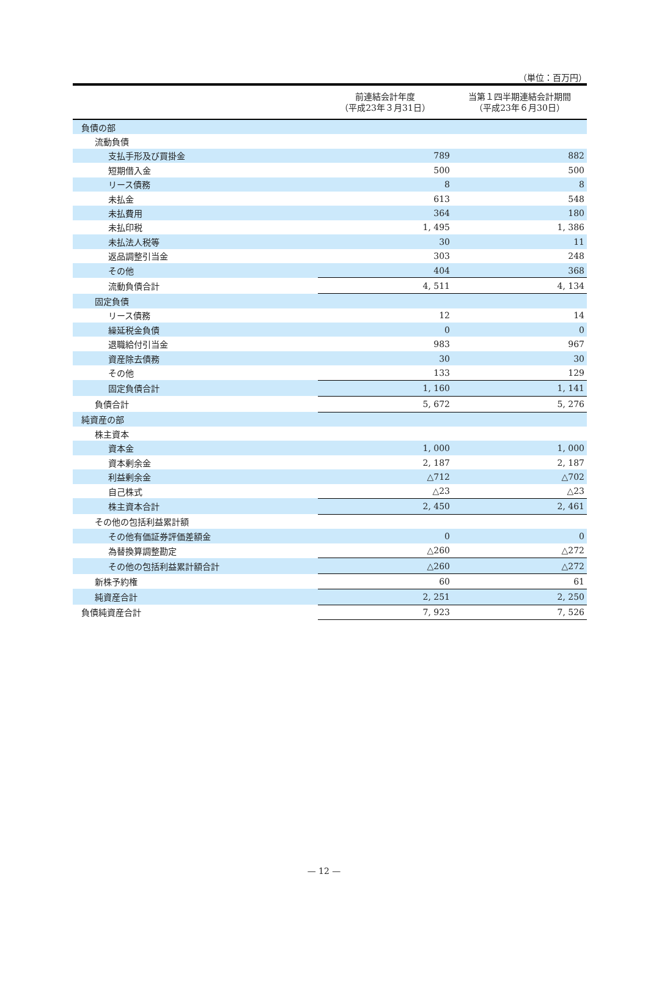（単位：百万円）
| | 前連結会計年度 （平成23年３月31日） | 当第１四半期連結会計期間 （平成23年６月30日） |
| --- | --- | --- |
| 負債の部 | | |
| 流動負債 | | |
| 支払手形及び買掛金 | 789 | 882 |
| 短期借入金 | 500 | 500 |
| リース債務 | 8 | 8 |
| 未払金 | 613 | 548 |
| 未払費用 | 364 | 180 |
| 未払印税 | 1, 495 | 1, 386 |
| 未払法人税等 | 30 | 11 |
| 返品調整引当金 | 303 | 248 |
| その他 | 404 | 368 |
| 流動負債合計 | 4, 511 | 4, 134 |
| 固定負債 | | |
| リース債務 | 12 | 14 |
| 繰延税金負債 | 0 | 0 |
| 退職給付引当金 | 983 | 967 |
| 資産除去債務 | 30 | 30 |
| その他 | 133 | 129 |
| 固定負債合計 | 1, 160 | 1, 141 |
| 負債合計 | 5, 672 | 5, 276 |
| 純資産の部 | | |
| 株主資本 | | |
| 資本金 | 1, 000 | 1, 000 |
| 資本剰余金 | 2, 187 | 2, 187 |
| 利益剰余金 | △712 | △702 |
| 自己株式 | △23 | △23 |
| 株主資本合計 | 2, 450 | 2, 461 |
| その他の包括利益累計額 | | |
| その他有価証券評価差額金 | 0 | 0 |
| 為替換算調整勘定 | △260 | △272 |
| その他の包括利益累計額合計 | △260 | △272 |
| 新株予約権 | 60 | 61 |
| 純資産合計 | 2, 251 | 2, 250 |
| 負債純資産合計 | 7, 923 | 7, 526 |
— 12 —